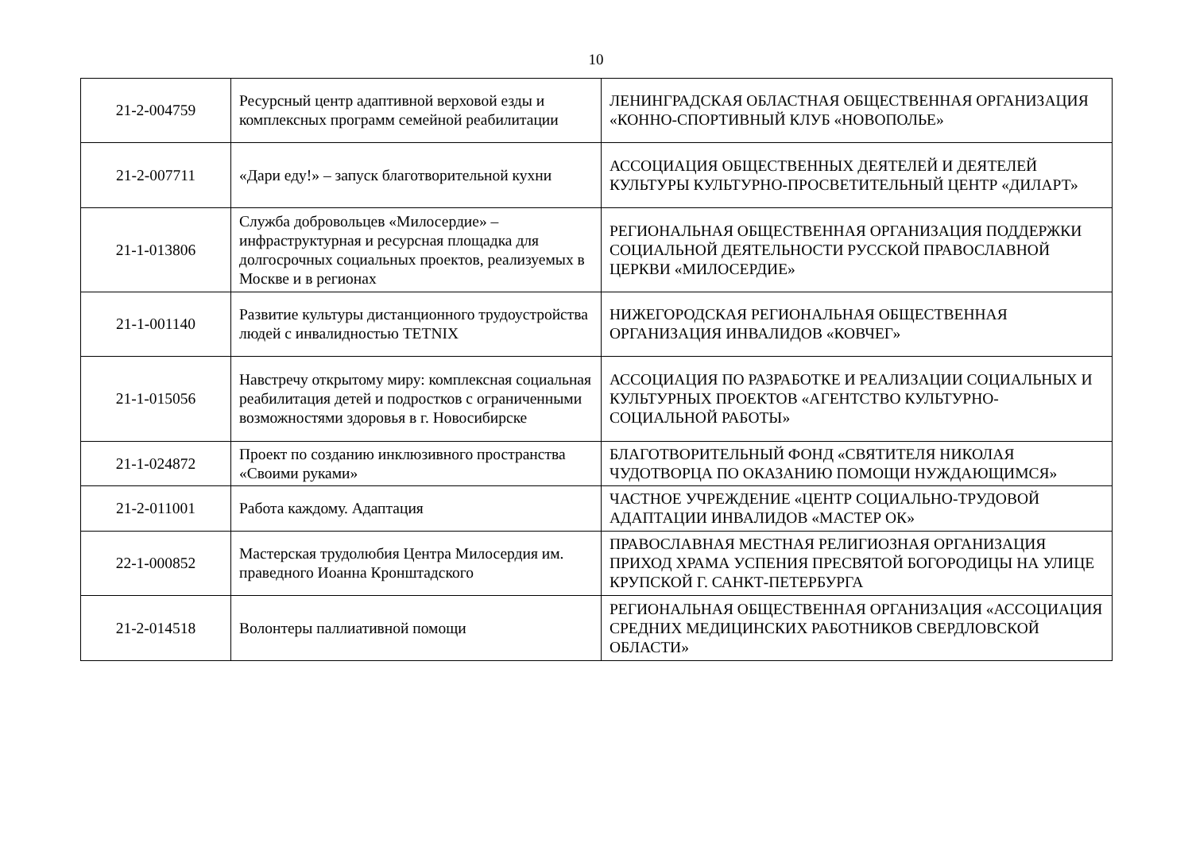10
| 21-2-004759 | Ресурсный центр адаптивной верховой езды и комплексных программ семейной реабилитации | ЛЕНИНГРАДСКАЯ ОБЛАСТНАЯ ОБЩЕСТВЕННАЯ ОРГАНИЗАЦИЯ «КОННО-СПОРТИВНЫЙ КЛУБ «НОВОПОЛЬЕ» |
| 21-2-007711 | «Дари еду!» – запуск благотворительной кухни | АССОЦИАЦИЯ ОБЩЕСТВЕННЫХ ДЕЯТЕЛЕЙ И ДЕЯТЕЛЕЙ КУЛЬТУРЫ КУЛЬТУРНО-ПРОСВЕТИТЕЛЬНЫЙ ЦЕНТР «ДИЛАРТ» |
| 21-1-013806 | Служба добровольцев «Милосердие» – инфраструктурная и ресурсная площадка для долгосрочных социальных проектов, реализуемых в Москве и в регионах | РЕГИОНАЛЬНАЯ ОБЩЕСТВЕННАЯ ОРГАНИЗАЦИЯ ПОДДЕРЖКИ СОЦИАЛЬНОЙ ДЕЯТЕЛЬНОСТИ РУССКОЙ ПРАВОСЛАВНОЙ ЦЕРКВИ «МИЛОСЕРДИЕ» |
| 21-1-001140 | Развитие культуры дистанционного трудоустройства людей с инвалидностью TETNIX | НИЖЕГОРОДСКАЯ РЕГИОНАЛЬНАЯ ОБЩЕСТВЕННАЯ ОРГАНИЗАЦИЯ ИНВАЛИДОВ «КОВЧЕГ» |
| 21-1-015056 | Навстречу открытому миру: комплексная социальная реабилитация детей и подростков с ограниченными возможностями здоровья в г. Новосибирске | АССОЦИАЦИЯ ПО РАЗРАБОТКЕ И РЕАЛИЗАЦИИ СОЦИАЛЬНЫХ И КУЛЬТУРНЫХ ПРОЕКТОВ «АГЕНТСТВО КУЛЬТУРНО-СОЦИАЛЬНОЙ РАБОТЫ» |
| 21-1-024872 | Проект по созданию инклюзивного пространства «Своими руками» | БЛАГОТВОРИТЕЛЬНЫЙ ФОНД «СВЯТИТЕЛЯ НИКОЛАЯ ЧУДОТВОРЦА ПО ОКАЗАНИЮ ПОМОЩИ НУЖДАЮЩИМСЯ» |
| 21-2-011001 | Работа каждому. Адаптация | ЧАСТНОЕ УЧРЕЖДЕНИЕ «ЦЕНТР СОЦИАЛЬНО-ТРУДОВОЙ АДАПТАЦИИ ИНВАЛИДОВ «МАСТЕР ОК» |
| 22-1-000852 | Мастерская трудолюбия Центра Милосердия им. праведного Иоанна Кронштадского | ПРАВОСЛАВНАЯ МЕСТНАЯ РЕЛИГИОЗНАЯ ОРГАНИЗАЦИЯ ПРИХОД ХРАМА УСПЕНИЯ ПРЕСВЯТОЙ БОГОРОДИЦЫ НА УЛИЦЕ КРУПСКОЙ Г. САНКТ-ПЕТЕРБУРГА |
| 21-2-014518 | Волонтеры паллиативной помощи | РЕГИОНАЛЬНАЯ ОБЩЕСТВЕННАЯ ОРГАНИЗАЦИЯ «АССОЦИАЦИЯ СРЕДНИХ МЕДИЦИНСКИХ РАБОТНИКОВ СВЕРДЛОВСКОЙ ОБЛАСТИ» |